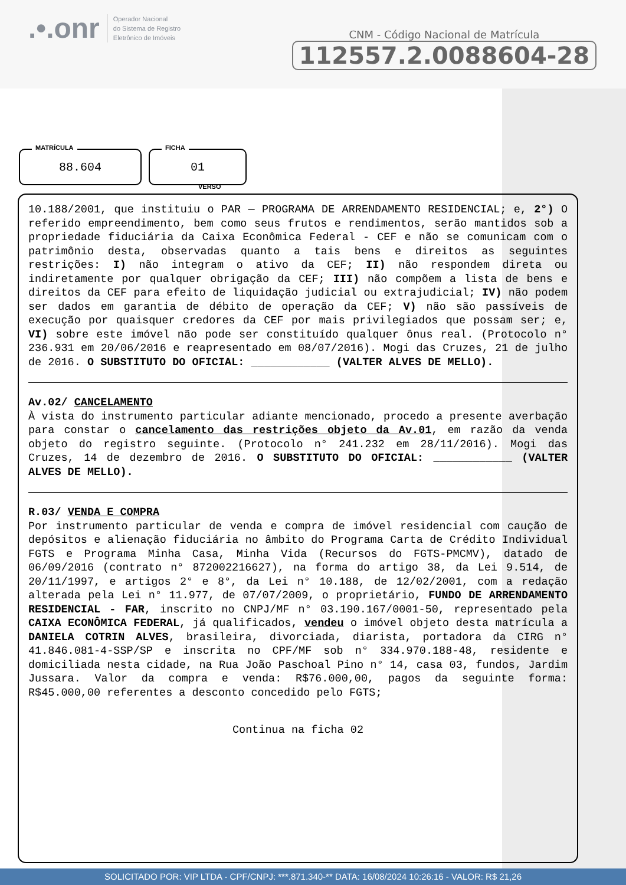.•.onr Operador Nacional
do Sistema de Registro
Eletrônico de Imóveis
CNM - Código Nacional de Matrícula
112557.2.0088604-28
MATRÍCULA
88.604
FICHA
01
VERSO
10.188/2001, que instituiu o PAR — PROGRAMA DE ARRENDAMENTO RESIDENCIAL; e, 2°) O referido empreendimento, bem como seus frutos e rendimentos, serão mantidos sob a propriedade fiduciária da Caixa Econômica Federal - CEF e não se comunicam com o patrimônio desta, observadas quanto a tais bens e direitos as seguintes restrições: I) não integram o ativo da CEF; II) não respondem direta ou indiretamente por qualquer obrigação da CEF; III) não compõem a lista de bens e direitos da CEF para efeito de liquidação judicial ou extrajudicial; IV) não podem ser dados em garantia de débito de operação da CEF; V) não são passíveis de execução por quaisquer credores da CEF por mais privilegiados que possam ser; e, VI) sobre este imóvel não pode ser constituído qualquer ônus real. (Protocolo n° 236.931 em 20/06/2016 e reapresentado em 08/07/2016). Mogi das Cruzes, 21 de julho de 2016. O SUBSTITUTO DO OFICIAL: ____________ (VALTER ALVES DE MELLO).
Av.02/ CANCELAMENTO
À vista do instrumento particular adiante mencionado, procedo a presente averbação para constar o cancelamento das restrições objeto da Av.01, em razão da venda objeto do registro seguinte. (Protocolo n° 241.232 em 28/11/2016). Mogi das Cruzes, 14 de dezembro de 2016. O SUBSTITUTO DO OFICIAL: ____________ (VALTER ALVES DE MELLO).
R.03/ VENDA E COMPRA
Por instrumento particular de venda e compra de imóvel residencial com caução de depósitos e alienação fiduciária no âmbito do Programa Carta de Crédito Individual FGTS e Programa Minha Casa, Minha Vida (Recursos do FGTS-PMCMV), datado de 06/09/2016 (contrato n° 872002216627), na forma do artigo 38, da Lei 9.514, de 20/11/1997, e artigos 2° e 8°, da Lei n° 10.188, de 12/02/2001, com a redação alterada pela Lei n° 11.977, de 07/07/2009, o proprietário, FUNDO DE ARRENDAMENTO RESIDENCIAL - FAR, inscrito no CNPJ/MF n° 03.190.167/0001-50, representado pela CAIXA ECONÔMICA FEDERAL, já qualificados, vendeu o imóvel objeto desta matrícula a DANIELA COTRIN ALVES, brasileira, divorciada, diarista, portadora da CIRG n° 41.846.081-4-SSP/SP e inscrita no CPF/MF sob n° 334.970.188-48, residente e domiciliada nesta cidade, na Rua João Paschoal Pino n° 14, casa 03, fundos, Jardim Jussara. Valor da compra e venda: R$76.000,00, pagos da seguinte forma: R$45.000,00 referentes a desconto concedido pelo FGTS;
Continua na ficha 02
SOLICITADO POR: VIP LTDA - CPF/CNPJ: ***.871.340-** DATA: 16/08/2024 10:26:16 - VALOR: R$ 21,26